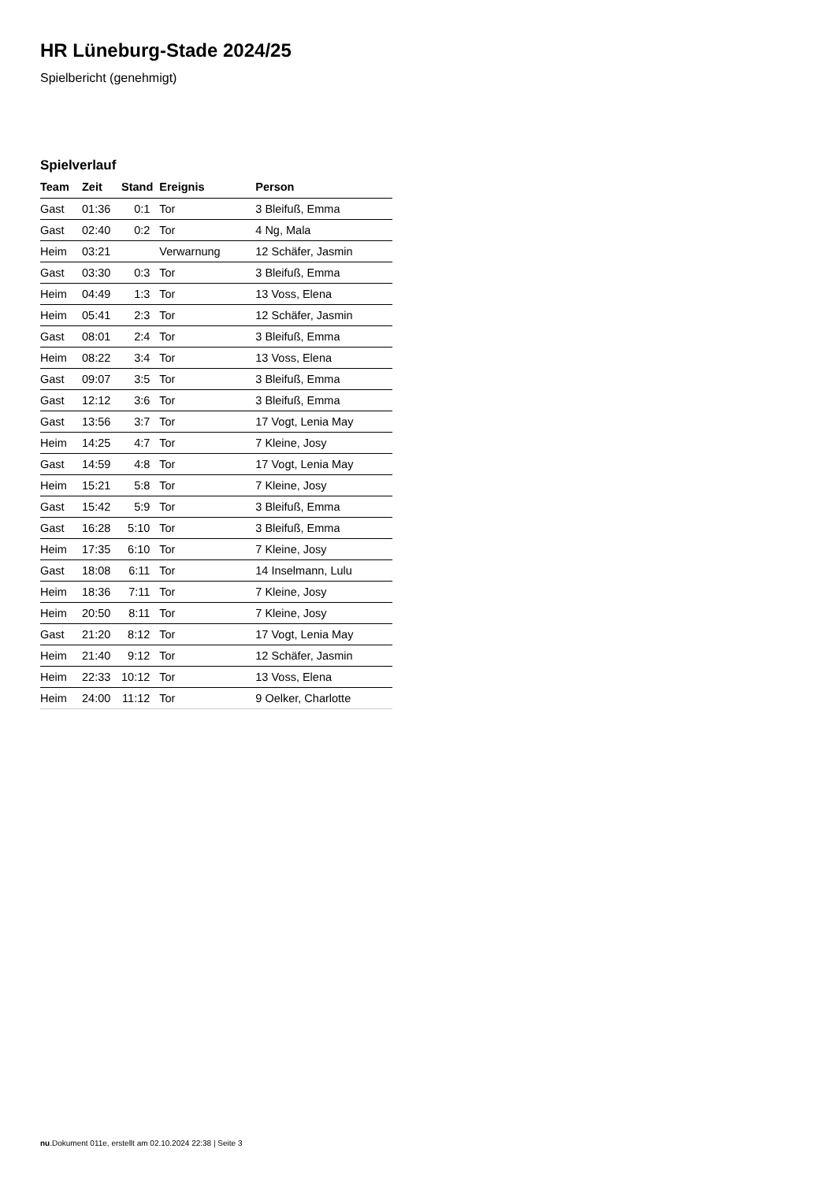HR Lüneburg-Stade 2024/25
Spielbericht (genehmigt)
Spielverlauf
| Team | Zeit | Stand | Ereignis | Person |
| --- | --- | --- | --- | --- |
| Gast | 01:36 | 0:1 | Tor | 3 Bleifuß, Emma |
| Gast | 02:40 | 0:2 | Tor | 4 Ng, Mala |
| Heim | 03:21 | | Verwarnung | 12 Schäfer, Jasmin |
| Gast | 03:30 | 0:3 | Tor | 3 Bleifuß, Emma |
| Heim | 04:49 | 1:3 | Tor | 13 Voss, Elena |
| Heim | 05:41 | 2:3 | Tor | 12 Schäfer, Jasmin |
| Gast | 08:01 | 2:4 | Tor | 3 Bleifuß, Emma |
| Heim | 08:22 | 3:4 | Tor | 13 Voss, Elena |
| Gast | 09:07 | 3:5 | Tor | 3 Bleifuß, Emma |
| Gast | 12:12 | 3:6 | Tor | 3 Bleifuß, Emma |
| Gast | 13:56 | 3:7 | Tor | 17 Vogt, Lenia May |
| Heim | 14:25 | 4:7 | Tor | 7 Kleine, Josy |
| Gast | 14:59 | 4:8 | Tor | 17 Vogt, Lenia May |
| Heim | 15:21 | 5:8 | Tor | 7 Kleine, Josy |
| Gast | 15:42 | 5:9 | Tor | 3 Bleifuß, Emma |
| Gast | 16:28 | 5:10 | Tor | 3 Bleifuß, Emma |
| Heim | 17:35 | 6:10 | Tor | 7 Kleine, Josy |
| Gast | 18:08 | 6:11 | Tor | 14 Inselmann, Lulu |
| Heim | 18:36 | 7:11 | Tor | 7 Kleine, Josy |
| Heim | 20:50 | 8:11 | Tor | 7 Kleine, Josy |
| Gast | 21:20 | 8:12 | Tor | 17 Vogt, Lenia May |
| Heim | 21:40 | 9:12 | Tor | 12 Schäfer, Jasmin |
| Heim | 22:33 | 10:12 | Tor | 13 Voss, Elena |
| Heim | 24:00 | 11:12 | Tor | 9 Oelker, Charlotte |
nu.Dokument 011e, erstellt am 02.10.2024 22:38 | Seite 3